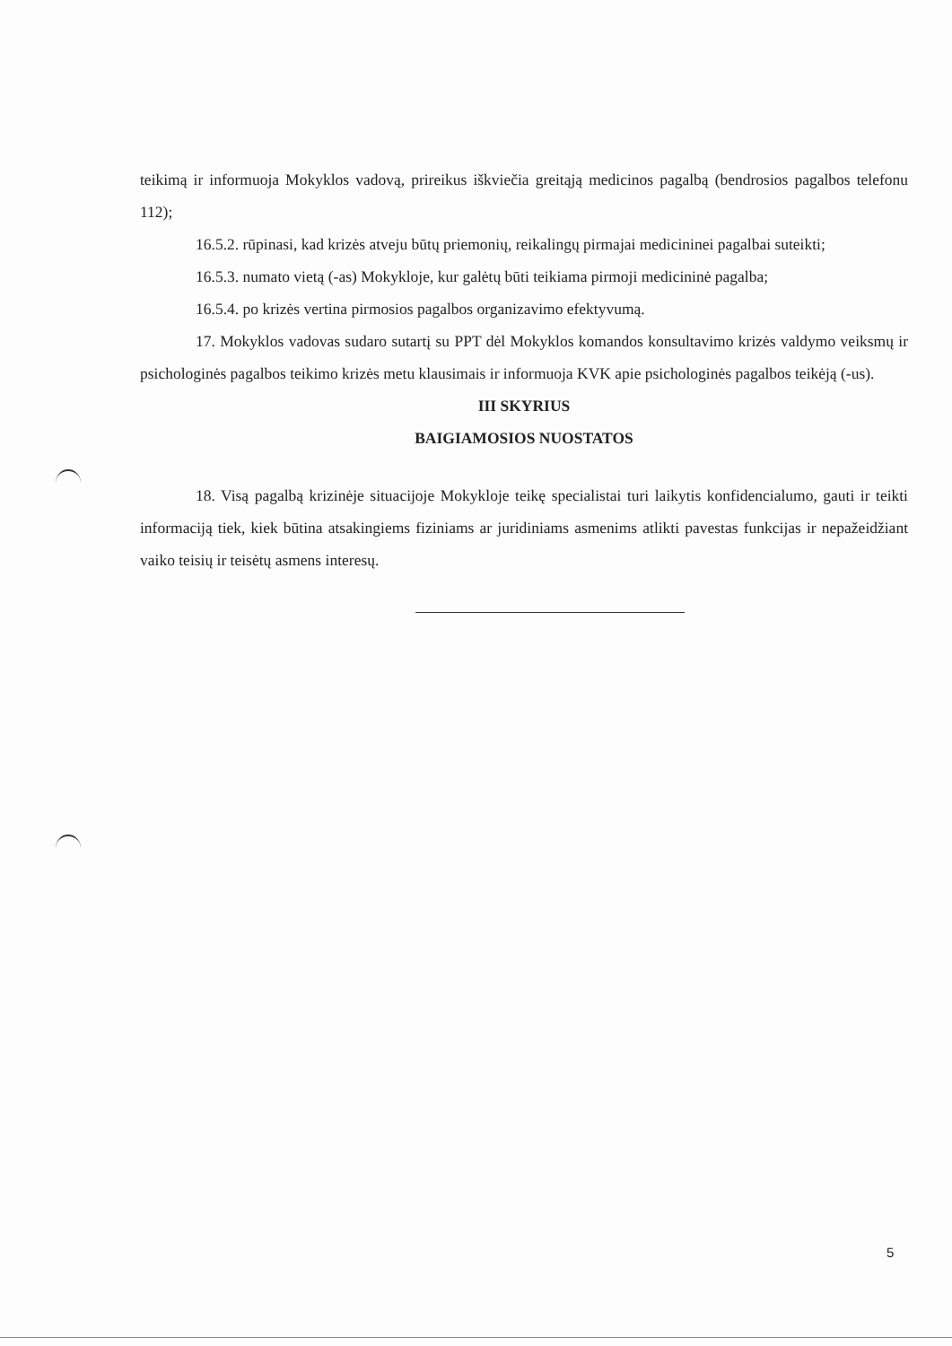teikimą ir informuoja Mokyklos vadovą, prireikus iškviečia greitąją medicinos pagalbą (bendrosios pagalbos telefonu 112);
16.5.2. rūpinasi, kad krizės atveju būtų priemonių, reikalingų pirmajai medicininei pagalbai suteikti;
16.5.3. numato vietą (-as) Mokykloje, kur galėtų būti teikiama pirmoji medicininė pagalba;
16.5.4. po krizės vertina pirmosios pagalbos organizavimo efektyvumą.
17. Mokyklos vadovas sudaro sutartį su PPT dėl Mokyklos komandos konsultavimo krizės valdymo veiksmų ir psichologinės pagalbos teikimo krizės metu klausimais ir informuoja KVK apie psichologinės pagalbos teikėją (-us).
III SKYRIUS
BAIGIAMOSIOS NUOSTATOS
18. Visą pagalbą krizinėje situacijoje Mokykloje teikę specialistai turi laikytis konfidencialumo, gauti ir teikti informaciją tiek, kiek būtina atsakingiems fiziniams ar juridiniams asmenims atlikti pavestas funkcijas ir nepažeidžiant vaiko teisių ir teisėtų asmens interesų.
5